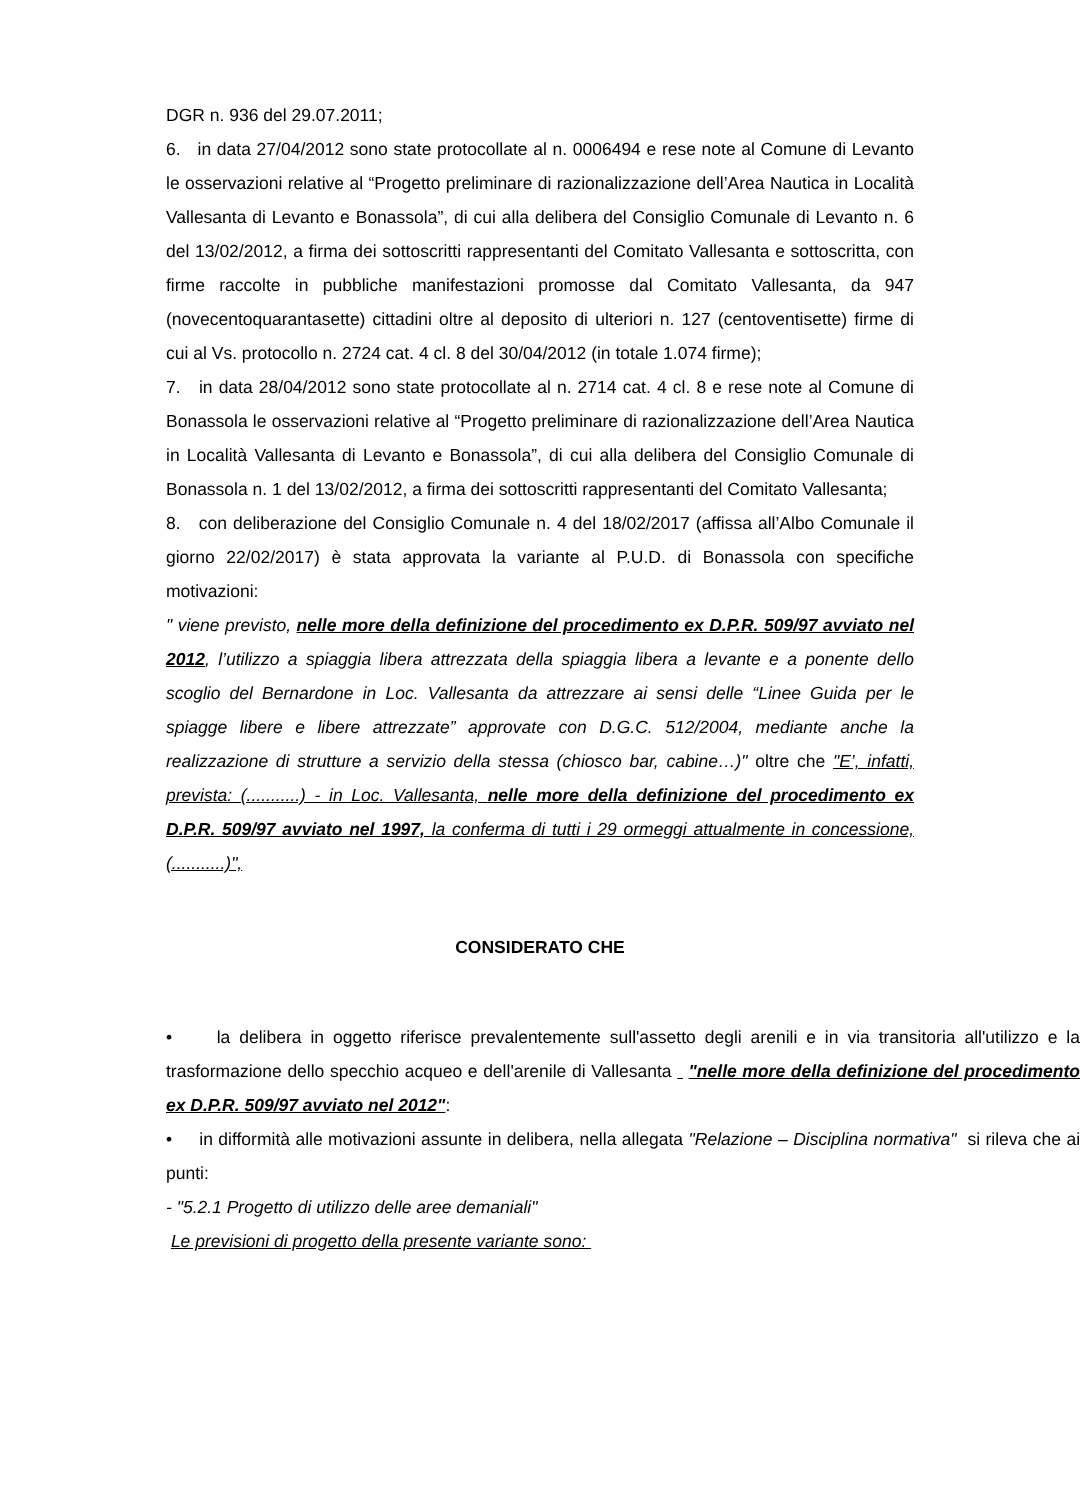DGR n. 936 del 29.07.2011;
6. in data 27/04/2012 sono state protocollate al n. 0006494 e rese note al Comune di Levanto le osservazioni relative al “Progetto preliminare di razionalizzazione dell’Area Nautica in Località Vallesanta di Levanto e Bonassola”, di cui alla delibera del Consiglio Comunale di Levanto n. 6 del 13/02/2012, a firma dei sottoscritti rappresentanti del Comitato Vallesanta e sottoscritta, con firme raccolte in pubbliche manifestazioni promosse dal Comitato Vallesanta, da 947 (novecentoquarantasette) cittadini oltre al deposito di ulteriori n. 127 (centoventisette) firme di cui al Vs. protocollo n. 2724 cat. 4 cl. 8 del 30/04/2012 (in totale 1.074 firme);
7. in data 28/04/2012 sono state protocollate al n. 2714 cat. 4 cl. 8 e rese note al Comune di Bonassola le osservazioni relative al “Progetto preliminare di razionalizzazione dell’Area Nautica in Località Vallesanta di Levanto e Bonassola”, di cui alla delibera del Consiglio Comunale di Bonassola n. 1 del 13/02/2012, a firma dei sottoscritti rappresentanti del Comitato Vallesanta;
8. con deliberazione del Consiglio Comunale n. 4 del 18/02/2017 (affissa all’Albo Comunale il giorno 22/02/2017) è stata approvata la variante al P.U.D. di Bonassola con specifiche motivazioni:
" viene previsto, nelle more della definizione del procedimento ex D.P.R. 509/97 avviato nel 2012, l’utilizzo a spiaggia libera attrezzata della spiaggia libera a levante e a ponente dello scoglio del Bernardone in Loc. Vallesanta da attrezzare ai sensi delle “Linee Guida per le spiagge libere e libere attrezzate” approvate con D.G.C. 512/2004, mediante anche la realizzazione di strutture a servizio della stessa (chiosco bar, cabine…)" oltre che "E’, infatti, prevista: (...........) - in Loc. Vallesanta, nelle more della definizione del procedimento ex D.P.R. 509/97 avviato nel 1997, la conferma di tutti i 29 ormeggi attualmente in concessione, (...........)",
CONSIDERATO CHE
• la delibera in oggetto riferisce prevalentemente sull'assetto degli arenili e in via transitoria all'utilizzo e la trasformazione dello specchio acqueo e dell'arenile di Vallesanta "nelle more della definizione del procedimento ex D.P.R. 509/97 avviato nel 2012":
• in difformità alle motivazioni assunte in delibera, nella allegata "Relazione – Disciplina normativa" si rileva che ai punti:
- "5.2.1 Progetto di utilizzo delle aree demaniali"
Le previsioni di progetto della presente variante sono: